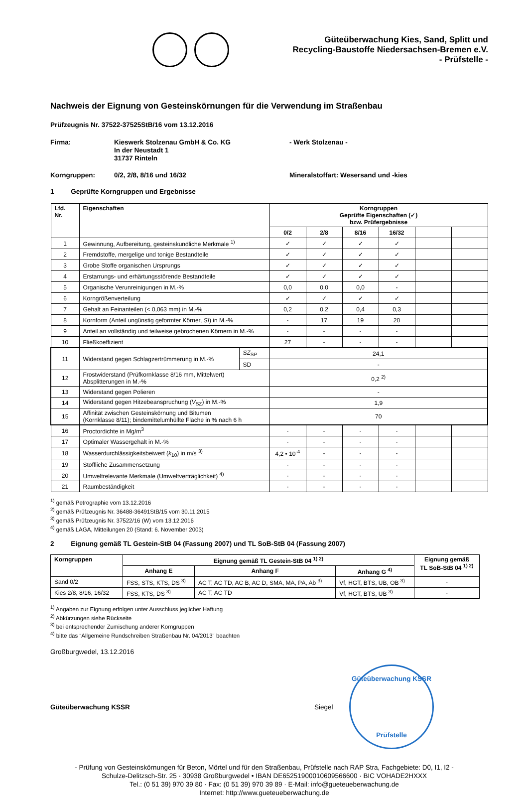Güteüberwachung Kies, Sand, Splitt und
Recycling-Baustoffe Niedersachsen-Bremen e.V.
- Prüfstelle -
Nachweis der Eignung von Gesteinskörnungen für die Verwendung im Straßenbau
Prüfzeugnis Nr. 37522-37525StB/16 vom 13.12.2016
Firma: Kieswerk Stolzenau GmbH & Co. KG
In der Neustadt 1
31737 Rinteln
- Werk Stolzenau -
Korngruppen: 0/2, 2/8, 8/16 und 16/32 Mineralstoffart: Wesersand und -kies
1 Geprüfte Korngruppen und Ergebnisse
| Lfd. Nr. | Eigenschaften | | Korngruppen Geprüfte Eigenschaften (✓) bzw. Prüfergebnisse | | | | | |
| --- | --- | --- | --- | --- | --- | --- | --- | --- |
| | | | 0/2 | 2/8 | 8/16 | 16/32 | | |
| 1 | Gewinnung, Aufbereitung, gesteinskundliche Merkmale <sup>1)</sup> | | ✓ | ✓ | ✓ | ✓ | | |
| 2 | Fremdstoffe, mergelige und tonige Bestandteile | | ✓ | ✓ | ✓ | ✓ | | |
| 3 | Grobe Stoffe organischen Ursprungs | | ✓ | ✓ | ✓ | ✓ | | |
| 4 | Erstarrungs- und erhärtungsstörende Bestandteile | | ✓ | ✓ | ✓ | ✓ | | |
| 5 | Organische Verunreinigungen in M.-% | | 0,0 | 0,0 | 0,0 | - | | |
| 6 | Korngrößenverteilung | | ✓ | ✓ | ✓ | ✓ | | |
| 7 | Gehalt an Feinanteilen (< 0,063 mm) in M.-% | | 0,2 | 0,2 | 0,4 | 0,3 | | |
| 8 | Kornform (Anteil ungünstig geformter Körner, SI ) in M.-% | | - | 17 | 19 | 20 | | |
| 9 | Anteil an vollständig und teilweise gebrochenen Körnern in M.-% | | - | - | - | - | | |
| 10 | Fließkoeffizient | | 27 | - | - | - | | |
| 11 | Widerstand gegen Schlagzertrümmerung in M.-% | SZ<sub>SP</sub> | 24,1 | | | | | |
| | | SD | - | | | | | |
| 12 | Frostwiderstand (Prüfkornklasse 8/16 mm, Mittelwert) Absplitterungen in M.-% | | 0,2 <sup>2)</sup> | | | | | |
| 13 | Widerstand gegen Polieren | | - | | | | | |
| 14 | Widerstand gegen Hitzebeanspruchung ( V<sub>SZ</sub>) in M.-% | | 1,9 | | | | | |
| 15 | Affinität zwischen Gesteinskörnung und Bitumen (Kornklasse 8/11); bindemittelumhüllte Fläche in % nach 6 h | | 70 | | | | | |
| 16 | Proctordichte in Mg/m<sup>3</sup> | | - | - | - | - | | |
| 17 | Optimaler Wassergehalt in M.-% | | - | - | - | - | | |
| 18 | Wasserdurchlässigkeitsbeiwert ( k<sub>10</sub>) in m/s <sup>3)</sup> | | 4,2 • 10<sup>-4</sup> | - | - | - | | |
| 19 | Stoffliche Zusammensetzung | | - | - | - | - | | |
| 20 | Umweltrelevante Merkmale (Umweltverträglichkeit) <sup>4)</sup> | | - | - | - | - | | |
| 21 | Raumbeständigkeit | | - | - | - | - | | |
<sup>1)</sup> gemäß Petrographie vom 13.12.2016
<sup>2)</sup> gemäß Prüfzeugnis Nr. 36488-36491StB/15 vom 30.11.2015
<sup>3)</sup> gemäß Prüfzeugnis Nr. 37522/16 (W) vom 13.12.2016
<sup>4)</sup> gemäß LAGA, Mitteilungen 20 (Stand: 6. November 2003)
2 Eignung gemäß TL Gestein-StB 04 (Fassung 2007) und TL SoB-StB 04 (Fassung 2007)
| Korngruppen | Eignung gemäß TL Gestein-StB 04 <sup>1) 2)</sup> | | | Eignung gemäß TL SoB-StB 04 <sup>1) 2)</sup> |
| --- | --- | --- | --- | --- |
| | Anhang E | Anhang F | Anhang G <sup>4)</sup> | |
| Sand 0/2 | FSS, STS, KTS, DS <sup>3)</sup> | AC T, AC TD, AC B, AC D, SMA, MA, PA, Ab <sup>3)</sup> | Vf, HGT, BTS, UB, OB <sup>3)</sup> | - |
| Kies 2/8, 8/16, 16/32 | FSS, KTS, DS <sup>3)</sup> | AC T, AC TD | Vf, HGT, BTS, UB <sup>3)</sup> | - |
<sup>1)</sup> Angaben zur Eignung erfolgen unter Ausschluss jeglicher Haftung
<sup>2)</sup> Abkürzungen siehe Rückseite
<sup>3)</sup> bei entsprechender Zumischung anderer Korngruppen
<sup>4)</sup> bitte das “Allgemeine Rundschreiben Straßenbau Nr. 04/2013" beachten
Großburgwedel, 13.12.2016
Güteüberwachung KSSR Siegel
Güteüberwachung KSSR
Prüfstelle
- Prüfung von Gesteinskörnungen für Beton, Mörtel und für den Straßenbau, Prüfstelle nach RAP Stra, Fachgebiete: D0, I1, I2 -
Schulze-Delitzsch-Str. 25 · 30938 Großburgwedel • IBAN DE65251900010609566600 · BIC VOHADE2HXXX
Tel.: (0 51 39) 970 39 80 · Fax: (0 51 39) 970 39 89 · E-Mail: info@gueteueberwachung.de
Internet: http://www.gueteueberwachung.de